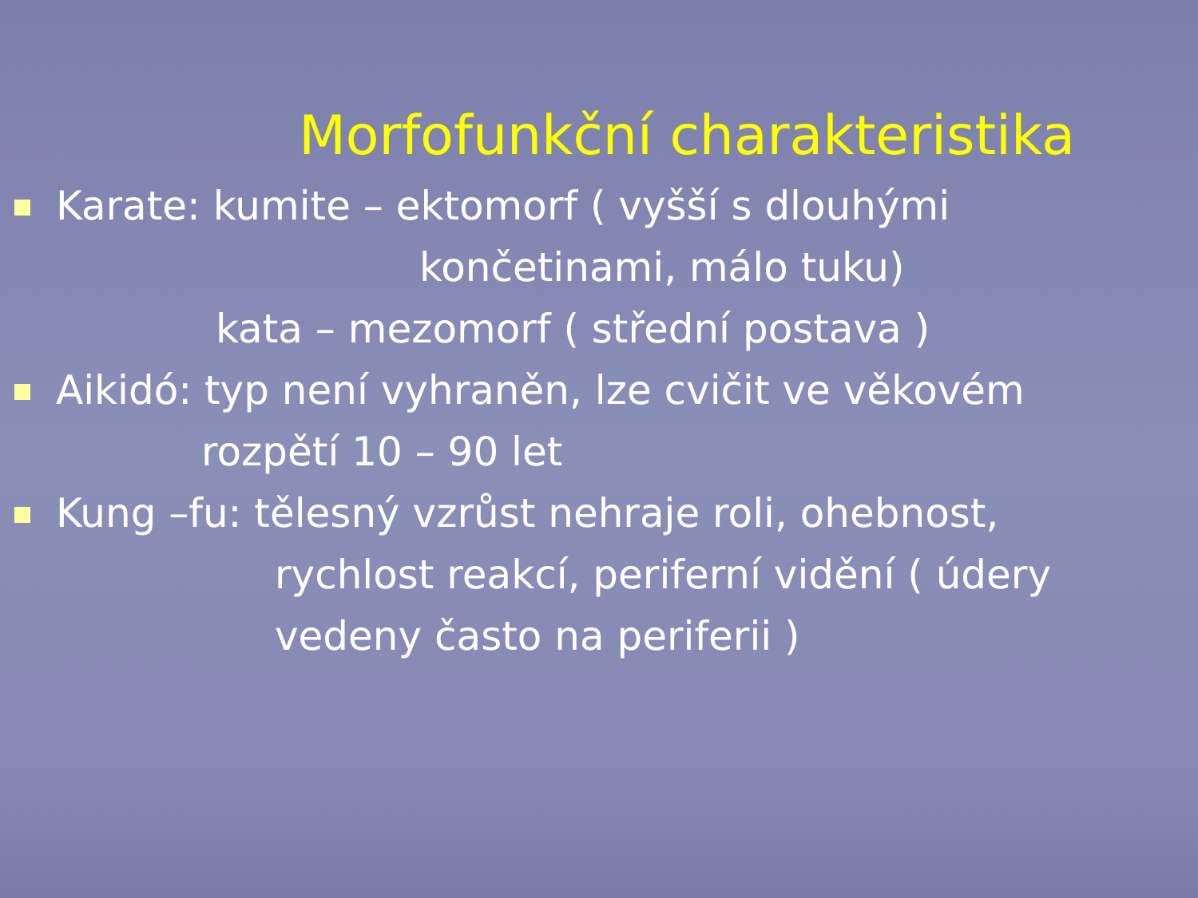Morfofunkční charakteristika
Karate: kumite – ektomorf ( vyšší s dlouhými
končetinami, málo tuku)
kata – mezomorf ( střední postava )
Aikidó: typ není vyhraněn, lze cvičit ve věkovém
rozpětí 10 – 90 let
Kung –fu: tělesný vzrůst nehraje roli, ohebnost,
rychlost reakcí, periferní vidění ( údery
vedeny často na periferii )